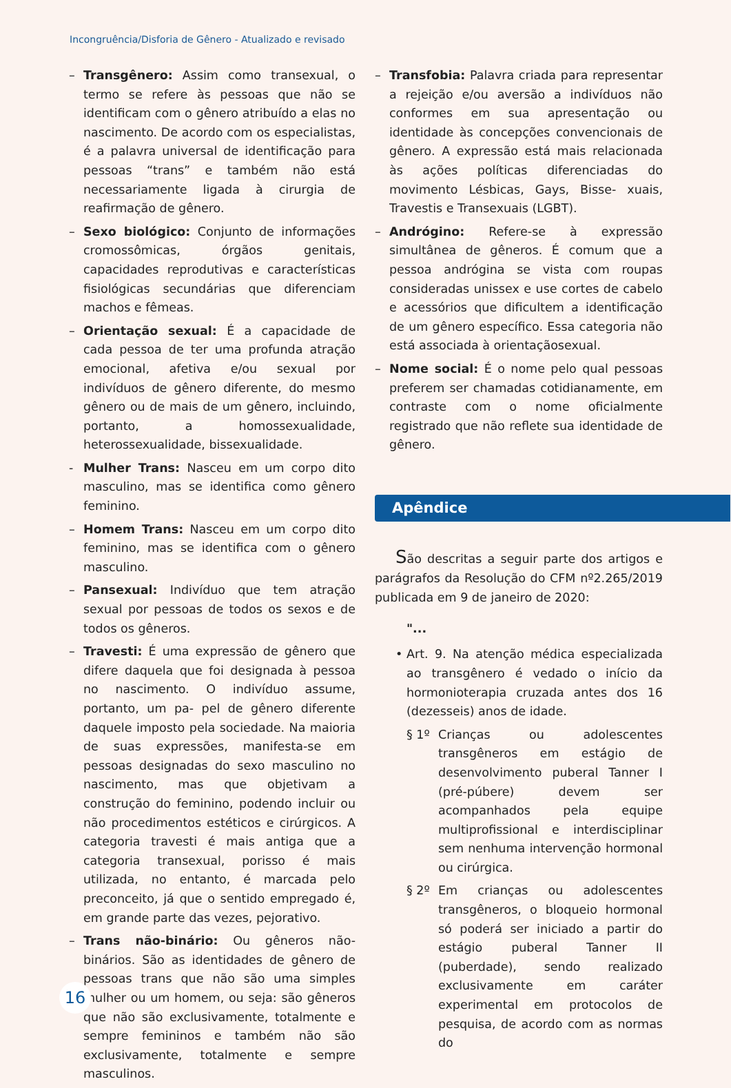Incongruência/Disforia de Gênero - Atualizado e revisado
– Transgênero: Assim como transexual, o termo se refere às pessoas que não se identificam com o gênero atribuído a elas no nascimento. De acordo com os especialistas, é a palavra universal de identificação para pessoas “trans” e também não está necessariamente ligada à cirurgia de reafirmação de gênero.
– Sexo biológico: Conjunto de informações cromossômicas, órgãos genitais, capacidades reprodutivas e características fisiológicas secundárias que diferenciam machos e fêmeas.
– Orientação sexual: É a capacidade de cada pessoa de ter uma profunda atração emocional, afetiva e/ou sexual por indivíduos de gênero diferente, do mesmo gênero ou de mais de um gênero, incluindo, portanto, a homossexualidade, heterossexualidade, bissexualidade.
- Mulher Trans: Nasceu em um corpo dito masculino, mas se identifica como gênero feminino.
– Homem Trans: Nasceu em um corpo dito feminino, mas se identifica com o gênero masculino.
– Pansexual: Indivíduo que tem atração sexual por pessoas de todos os sexos e de todos os gêneros.
– Travesti: É uma expressão de gênero que difere daquela que foi designada à pessoa no nascimento. O indivíduo assume, portanto, um pa- pel de gênero diferente daquele imposto pela sociedade. Na maioria de suas expressões, manifesta-se em pessoas designadas do sexo masculino no nascimento, mas que objetivam a construção do feminino, podendo incluir ou não procedimentos estéticos e cirúrgicos. A categoria travesti é mais antiga que a categoria transexual, porisso é mais utilizada, no entanto, é marcada pelo preconceito, já que o sentido empregado é, em grande parte das vezes, pejorativo.
– Trans não-binário: Ou gêneros não-binários. São as identidades de gênero de pessoas trans que não são uma simples mulher ou um homem, ou seja: são gêneros que não são exclusivamente, totalmente e sempre femininos e também não são exclusivamente, totalmente e sempre masculinos.
– Transfobia: Palavra criada para representar a rejeição e/ou aversão a indivíduos não conformes em sua apresentação ou identidade às concepções convencionais de gênero. A expressão está mais relacionada às ações políticas diferenciadas do movimento Lésbicas, Gays, Bisse- xuais, Travestis e Transexuais (LGBT).
– Andrógino: Refere-se à expressão simultânea de gêneros. É comum que a pessoa andrógina se vista com roupas consideradas unissex e use cortes de cabelo e acessórios que dificultem a identificação de um gênero específico. Essa categoria não está associada à orientaçãosexual.
– Nome social: É o nome pelo qual pessoas preferem ser chamadas cotidianamente, em contraste com o nome oficialmente registrado que não reflete sua identidade de gênero.
Apêndice
São descritas a seguir parte dos artigos e parágrafos da Resolução do CFM nº2.265/2019 publicada em 9 de janeiro de 2020:
"...
• Art. 9. Na atenção médica especializada ao transgênero é vedado o início da hormonioterapia cruzada antes dos 16 (dezesseis) anos de idade.
§ 1º Crianças ou adolescentes transgêneros em estágio de desenvolvimento puberal Tanner I (pré-púbere) devem ser acompanhados pela equipe multiprofissional e interdisciplinar sem nenhuma intervenção hormonal ou cirúrgica.
§ 2º Em crianças ou adolescentes transgêneros, o bloqueio hormonal só poderá ser iniciado a partir do estágio puberal Tanner II (puberdade), sendo realizado exclusivamente em caráter experimental em protocolos de pesquisa, de acordo com as normas do
16